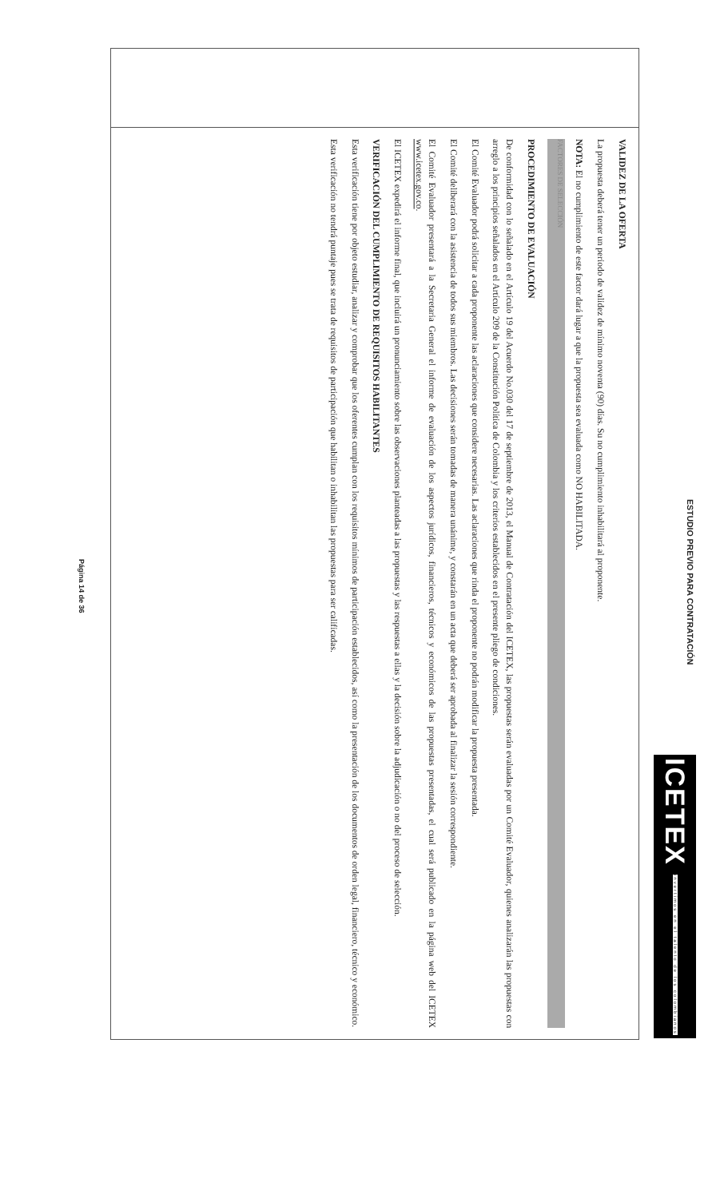ESTUDIO PREVIO PARA CONTRATACIÓN
ICETEX invertimos en el talento de los colombianos
VALIDEZ DE LA OFERTA
La propuesta deberá tener un periodo de validez de mínimo noventa (90) días. Su no cumplimiento inhabilitará al proponente.
NOTA: El no cumplimiento de este factor dará lugar a que la propuesta sea evaluada como NO HABILITADA.
FACTORES DE SELECCIÓN
PROCEDIMIENTO DE EVALUACIÓN
De conformidad con lo señalado en el Artículo 19 del Acuerdo No.030 del 17 de septiembre de 2013, el Manual de Contratación del ICETEX, las propuestas serán evaluadas por un Comité Evaluador, quienes analizarán las propuestas con arreglo a los principios señalados en el Artículo 209 de la Constitución Política de Colombia y los criterios establecidos en el presente pliego de condiciones.
El Comité Evaluador podrá solicitar a cada proponente las aclaraciones que considere necesarias. Las aclaraciones que rinda el proponente no podrán modificar la propuesta presentada.
El Comité deliberará con la asistencia de todos sus miembros. Las decisiones serán tomadas de manera unánime, y constarán en un acta que deberá ser aprobada al finalizar la sesión correspondiente.
El Comité Evaluador presentará a la Secretaria General el informe de evaluación de los aspectos jurídicos, financieros, técnicos y económicos de las propuestas presentadas, el cual será publicado en la página web del ICETEX www.icetex.gov.co.
El ICETEX expedirá el informe final, que incluirá un pronunciamiento sobre las observaciones planteadas a las propuestas y las respuestas a ellas y la decisión sobre la adjudicación o no del proceso de selección.
VERIFICACIÓN DEL CUMPLIMIENTO DE REQUISITOS HABILITANTES
Esta verificación tiene por objeto estudiar, analizar y comprobar que los oferentes cumplan con los requisitos mínimos de participación establecidos, así como la presentación de los documentos de orden legal, financiero, técnico y económico.
Esta verificación no tendrá puntaje pues se trata de requisitos de participación que habilitan o inhabilitan las propuestas para ser calificadas.
Página 14 de 36